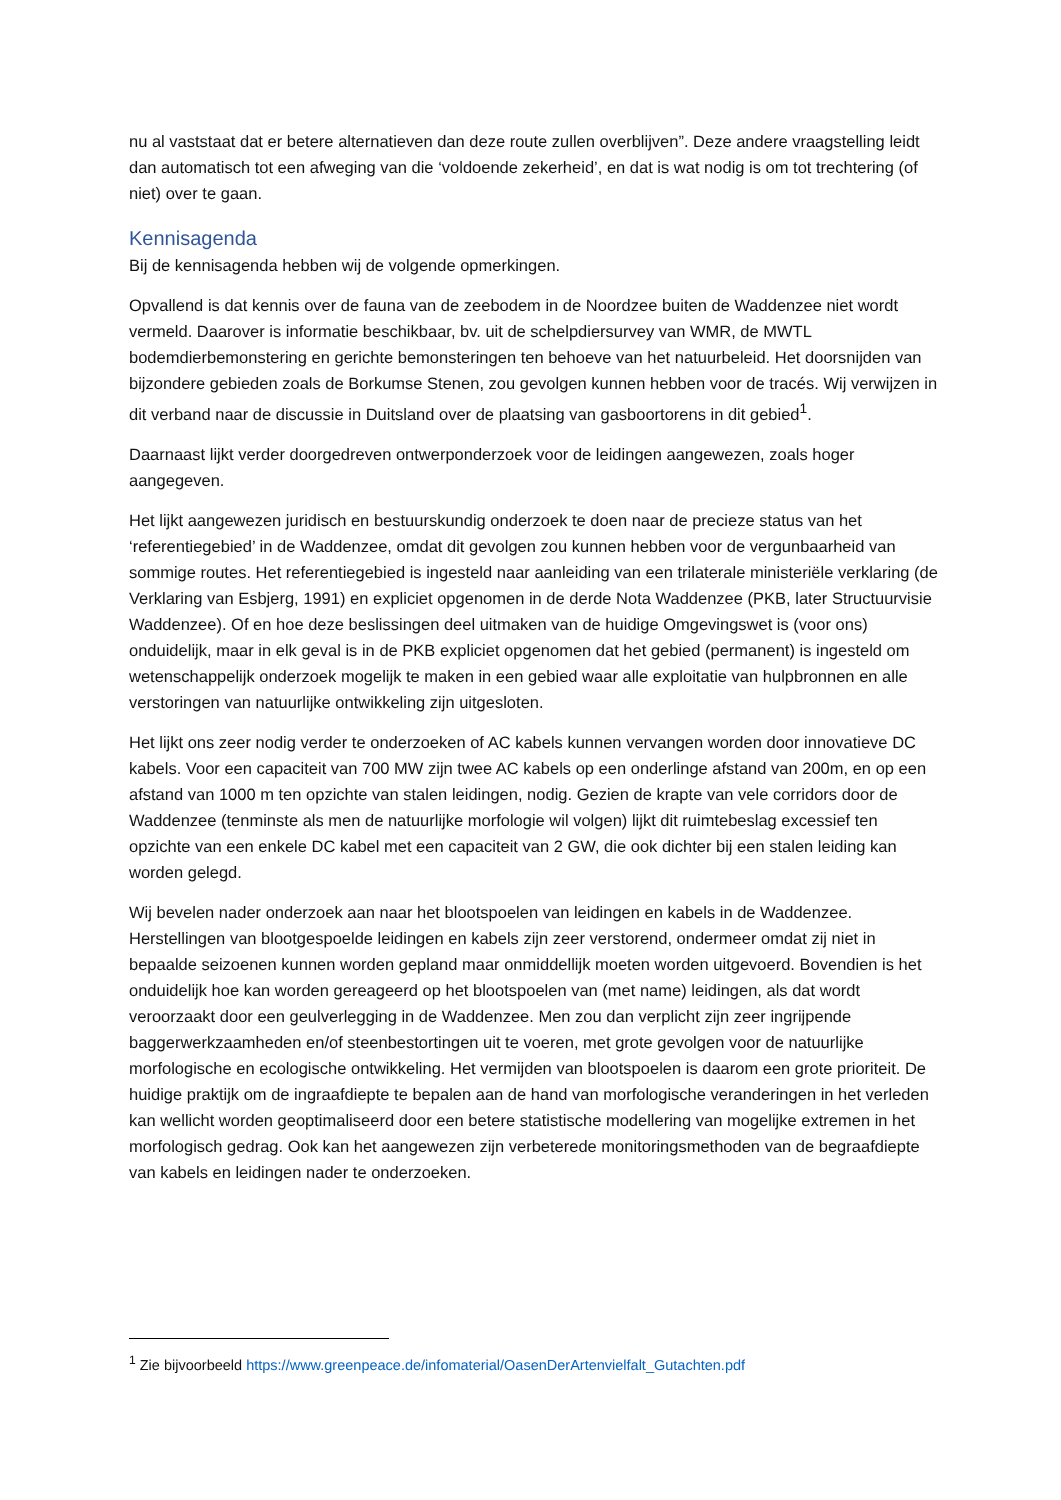nu al vaststaat dat er betere alternatieven dan deze route zullen overblijven”. Deze andere vraagstelling leidt dan automatisch tot een afweging van die ‘voldoende zekerheid’, en dat is wat nodig is om tot trechtering (of niet) over te gaan.
Kennisagenda
Bij de kennisagenda hebben wij de volgende opmerkingen.
Opvallend is dat kennis over de fauna van de zeebodem in de Noordzee buiten de Waddenzee niet wordt vermeld. Daarover is informatie beschikbaar, bv. uit de schelpdiersurvey van WMR, de MWTL bodemdierbemonstering en gerichte bemonsteringen ten behoeve van het natuurbeleid. Het doorsnijden van bijzondere gebieden zoals de Borkumse Stenen, zou gevolgen kunnen hebben voor de tracés. Wij verwijzen in dit verband naar de discussie in Duitsland over de plaatsing van gasboortorens in dit gebied<sup>1</sup>.
Daarnaast lijkt verder doorgedreven ontwerponderzoek voor de leidingen aangewezen, zoals hoger aangegeven.
Het lijkt aangewezen juridisch en bestuurskundig onderzoek te doen naar de precieze status van het ‘referentiegebied’ in de Waddenzee, omdat dit gevolgen zou kunnen hebben voor de vergunbaarheid van sommige routes. Het referentiegebied is ingesteld naar aanleiding van een trilaterale ministeriële verklaring (de Verklaring van Esbjerg, 1991) en expliciet opgenomen in de derde Nota Waddenzee (PKB, later Structuurvisie Waddenzee). Of en hoe deze beslissingen deel uitmaken van de huidige Omgevingswet is (voor ons) onduidelijk, maar in elk geval is in de PKB expliciet opgenomen dat het gebied (permanent) is ingesteld om wetenschappelijk onderzoek mogelijk te maken in een gebied waar alle exploitatie van hulpbronnen en alle verstoringen van natuurlijke ontwikkeling zijn uitgesloten.
Het lijkt ons zeer nodig verder te onderzoeken of AC kabels kunnen vervangen worden door innovatieve DC kabels. Voor een capaciteit van 700 MW zijn twee AC kabels op een onderlinge afstand van 200m, en op een afstand van 1000 m ten opzichte van stalen leidingen, nodig. Gezien de krapte van vele corridors door de Waddenzee (tenminste als men de natuurlijke morfologie wil volgen) lijkt dit ruimtebeslag excessief ten opzichte van een enkele DC kabel met een capaciteit van 2 GW, die ook dichter bij een stalen leiding kan worden gelegd.
Wij bevelen nader onderzoek aan naar het blootspoelen van leidingen en kabels in de Waddenzee. Herstellingen van blootgespoelde leidingen en kabels zijn zeer verstorend, ondermeer omdat zij niet in bepaalde seizoenen kunnen worden gepland maar onmiddellijk moeten worden uitgevoerd. Bovendien is het onduidelijk hoe kan worden gereageerd op het blootspoelen van (met name) leidingen, als dat wordt veroorzaakt door een geulverlegging in de Waddenzee. Men zou dan verplicht zijn zeer ingrijpende baggerwerkzaamheden en/of steenbestortingen uit te voeren, met grote gevolgen voor de natuurlijke morfologische en ecologische ontwikkeling. Het vermijden van blootspoelen is daarom een grote prioriteit. De huidige praktijk om de ingraafdiepte te bepalen aan de hand van morfologische veranderingen in het verleden kan wellicht worden geoptimaliseerd door een betere statistische modellering van mogelijke extremen in het morfologisch gedrag. Ook kan het aangewezen zijn verbeterede monitoringsmethoden van de begraafdiepte van kabels en leidingen nader te onderzoeken.
<sup>1</sup> Zie bijvoorbeeld https://www.greenpeace.de/infomaterial/OasenDerArtenvielfalt_Gutachten.pdf